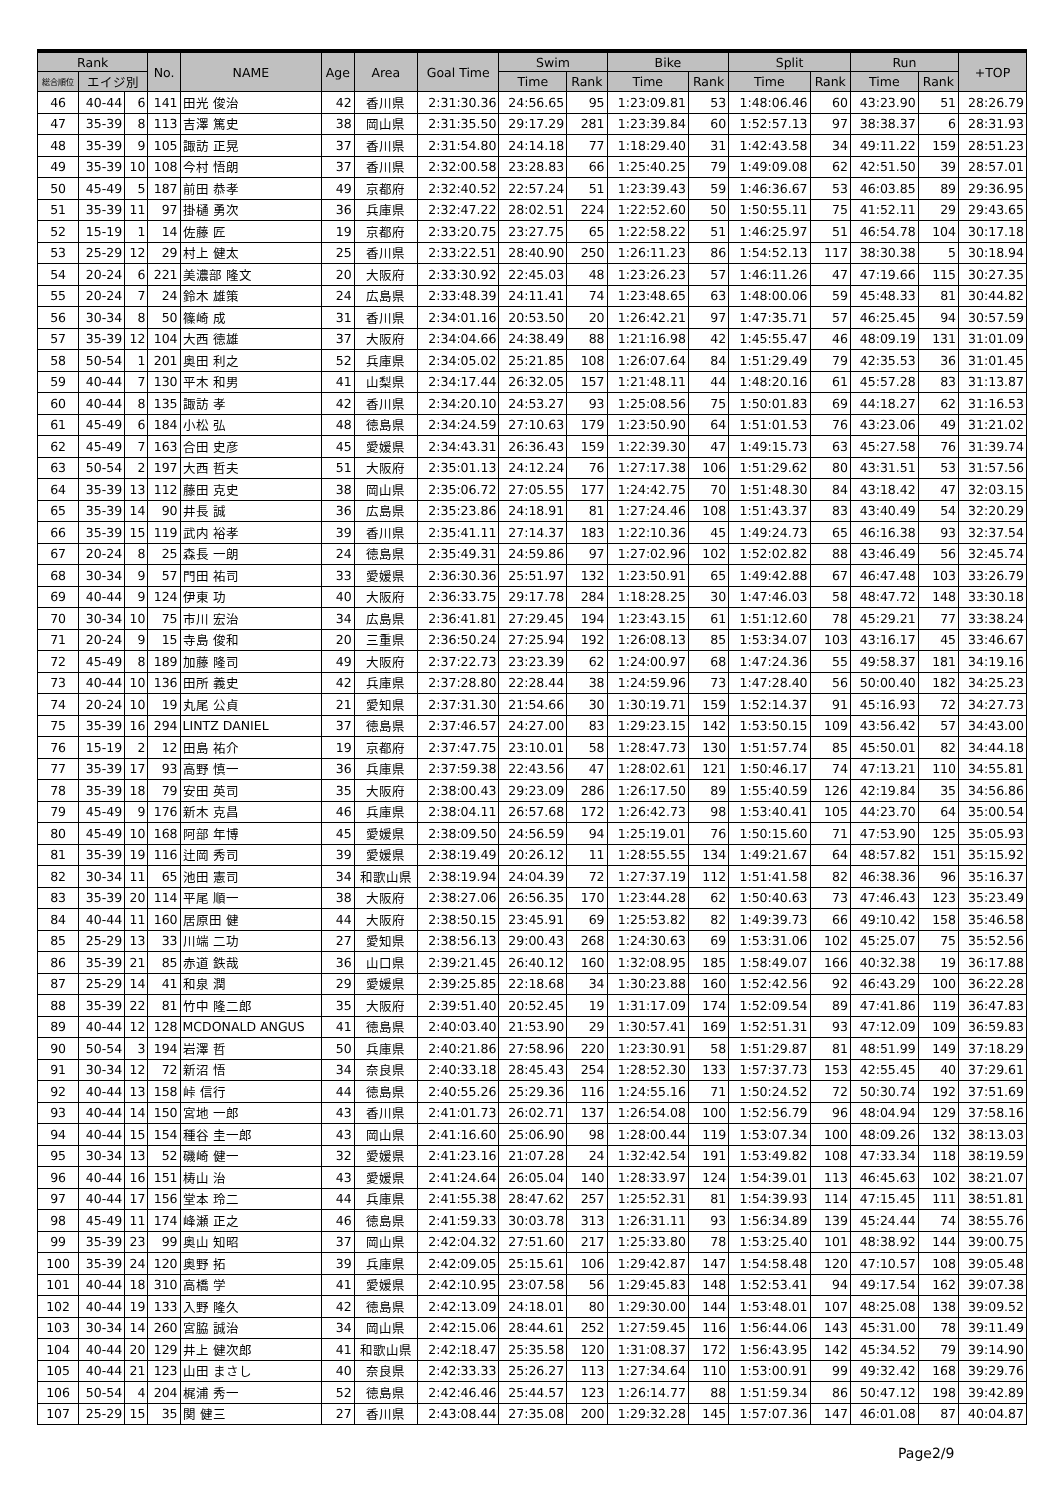| Rank | | | No. | NAME | Age | Area | Goal Time | Swim | | Bike | | Split | | Run | | +TOP |
| --- | --- | --- | --- | --- | --- | --- | --- | --- | --- | --- | --- | --- | --- | --- | --- | --- |
| 総合順位 | エイジ別 | | | | | | | Time | Rank | Time | Rank | Time | Rank | Time | Rank | |
| 46 | 40-44 | 6 | 141 | 田光 俊治 | 42 | 香川県 | 2:31:30.36 | 24:56.65 | 95 | 1:23:09.81 | 53 | 1:48:06.46 | 60 | 43:23.90 | 51 | 28:26.79 |
| 47 | 35-39 | 8 | 113 | 吉澤 篤史 | 38 | 岡山県 | 2:31:35.50 | 29:17.29 | 281 | 1:23:39.84 | 60 | 1:52:57.13 | 97 | 38:38.37 | 6 | 28:31.93 |
| 48 | 35-39 | 9 | 105 | 諏訪 正晃 | 37 | 香川県 | 2:31:54.80 | 24:14.18 | 77 | 1:18:29.40 | 31 | 1:42:43.58 | 34 | 49:11.22 | 159 | 28:51.23 |
| 49 | 35-39 | 10 | 108 | 今村 悟朗 | 37 | 香川県 | 2:32:00.58 | 23:28.83 | 66 | 1:25:40.25 | 79 | 1:49:09.08 | 62 | 42:51.50 | 39 | 28:57.01 |
| 50 | 45-49 | 5 | 187 | 前田 恭孝 | 49 | 京都府 | 2:32:40.52 | 22:57.24 | 51 | 1:23:39.43 | 59 | 1:46:36.67 | 53 | 46:03.85 | 89 | 29:36.95 |
| 51 | 35-39 | 11 | 97 | 掛樋 勇次 | 36 | 兵庫県 | 2:32:47.22 | 28:02.51 | 224 | 1:22:52.60 | 50 | 1:50:55.11 | 75 | 41:52.11 | 29 | 29:43.65 |
| 52 | 15-19 | 1 | 14 | 佐藤 匠 | 19 | 京都府 | 2:33:20.75 | 23:27.75 | 65 | 1:22:58.22 | 51 | 1:46:25.97 | 51 | 46:54.78 | 104 | 30:17.18 |
| 53 | 25-29 | 12 | 29 | 村上 健太 | 25 | 香川県 | 2:33:22.51 | 28:40.90 | 250 | 1:26:11.23 | 86 | 1:54:52.13 | 117 | 38:30.38 | 5 | 30:18.94 |
| 54 | 20-24 | 6 | 221 | 美濃部 隆文 | 20 | 大阪府 | 2:33:30.92 | 22:45.03 | 48 | 1:23:26.23 | 57 | 1:46:11.26 | 47 | 47:19.66 | 115 | 30:27.35 |
| 55 | 20-24 | 7 | 24 | 鈴木 雄策 | 24 | 広島県 | 2:33:48.39 | 24:11.41 | 74 | 1:23:48.65 | 63 | 1:48:00.06 | 59 | 45:48.33 | 81 | 30:44.82 |
| 56 | 30-34 | 8 | 50 | 篠崎 成 | 31 | 香川県 | 2:34:01.16 | 20:53.50 | 20 | 1:26:42.21 | 97 | 1:47:35.71 | 57 | 46:25.45 | 94 | 30:57.59 |
| 57 | 35-39 | 12 | 104 | 大西 徳雄 | 37 | 大阪府 | 2:34:04.66 | 24:38.49 | 88 | 1:21:16.98 | 42 | 1:45:55.47 | 46 | 48:09.19 | 131 | 31:01.09 |
| 58 | 50-54 | 1 | 201 | 奥田 利之 | 52 | 兵庫県 | 2:34:05.02 | 25:21.85 | 108 | 1:26:07.64 | 84 | 1:51:29.49 | 79 | 42:35.53 | 36 | 31:01.45 |
| 59 | 40-44 | 7 | 130 | 平木 和男 | 41 | 山梨県 | 2:34:17.44 | 26:32.05 | 157 | 1:21:48.11 | 44 | 1:48:20.16 | 61 | 45:57.28 | 83 | 31:13.87 |
| 60 | 40-44 | 8 | 135 | 諏訪 孝 | 42 | 香川県 | 2:34:20.10 | 24:53.27 | 93 | 1:25:08.56 | 75 | 1:50:01.83 | 69 | 44:18.27 | 62 | 31:16.53 |
| 61 | 45-49 | 6 | 184 | 小松 弘 | 48 | 徳島県 | 2:34:24.59 | 27:10.63 | 179 | 1:23:50.90 | 64 | 1:51:01.53 | 76 | 43:23.06 | 49 | 31:21.02 |
| 62 | 45-49 | 7 | 163 | 合田 史彦 | 45 | 愛媛県 | 2:34:43.31 | 26:36.43 | 159 | 1:22:39.30 | 47 | 1:49:15.73 | 63 | 45:27.58 | 76 | 31:39.74 |
| 63 | 50-54 | 2 | 197 | 大西 哲夫 | 51 | 大阪府 | 2:35:01.13 | 24:12.24 | 76 | 1:27:17.38 | 106 | 1:51:29.62 | 80 | 43:31.51 | 53 | 31:57.56 |
| 64 | 35-39 | 13 | 112 | 藤田 克史 | 38 | 岡山県 | 2:35:06.72 | 27:05.55 | 177 | 1:24:42.75 | 70 | 1:51:48.30 | 84 | 43:18.42 | 47 | 32:03.15 |
| 65 | 35-39 | 14 | 90 | 井長 誠 | 36 | 広島県 | 2:35:23.86 | 24:18.91 | 81 | 1:27:24.46 | 108 | 1:51:43.37 | 83 | 43:40.49 | 54 | 32:20.29 |
| 66 | 35-39 | 15 | 119 | 武内 裕孝 | 39 | 香川県 | 2:35:41.11 | 27:14.37 | 183 | 1:22:10.36 | 45 | 1:49:24.73 | 65 | 46:16.38 | 93 | 32:37.54 |
| 67 | 20-24 | 8 | 25 | 森長 一朗 | 24 | 徳島県 | 2:35:49.31 | 24:59.86 | 97 | 1:27:02.96 | 102 | 1:52:02.82 | 88 | 43:46.49 | 56 | 32:45.74 |
| 68 | 30-34 | 9 | 57 | 門田 祐司 | 33 | 愛媛県 | 2:36:30.36 | 25:51.97 | 132 | 1:23:50.91 | 65 | 1:49:42.88 | 67 | 46:47.48 | 103 | 33:26.79 |
| 69 | 40-44 | 9 | 124 | 伊東 功 | 40 | 大阪府 | 2:36:33.75 | 29:17.78 | 284 | 1:18:28.25 | 30 | 1:47:46.03 | 58 | 48:47.72 | 148 | 33:30.18 |
| 70 | 30-34 | 10 | 75 | 市川 宏治 | 34 | 広島県 | 2:36:41.81 | 27:29.45 | 194 | 1:23:43.15 | 61 | 1:51:12.60 | 78 | 45:29.21 | 77 | 33:38.24 |
| 71 | 20-24 | 9 | 15 | 寺島 俊和 | 20 | 三重県 | 2:36:50.24 | 27:25.94 | 192 | 1:26:08.13 | 85 | 1:53:34.07 | 103 | 43:16.17 | 45 | 33:46.67 |
| 72 | 45-49 | 8 | 189 | 加藤 隆司 | 49 | 大阪府 | 2:37:22.73 | 23:23.39 | 62 | 1:24:00.97 | 68 | 1:47:24.36 | 55 | 49:58.37 | 181 | 34:19.16 |
| 73 | 40-44 | 10 | 136 | 田所 義史 | 42 | 兵庫県 | 2:37:28.80 | 22:28.44 | 38 | 1:24:59.96 | 73 | 1:47:28.40 | 56 | 50:00.40 | 182 | 34:25.23 |
| 74 | 20-24 | 10 | 19 | 丸尾 公貞 | 21 | 愛知県 | 2:37:31.30 | 21:54.66 | 30 | 1:30:19.71 | 159 | 1:52:14.37 | 91 | 45:16.93 | 72 | 34:27.73 |
| 75 | 35-39 | 16 | 294 | LINTZ DANIEL | 37 | 徳島県 | 2:37:46.57 | 24:27.00 | 83 | 1:29:23.15 | 142 | 1:53:50.15 | 109 | 43:56.42 | 57 | 34:43.00 |
| 76 | 15-19 | 2 | 12 | 田島 祐介 | 19 | 京都府 | 2:37:47.75 | 23:10.01 | 58 | 1:28:47.73 | 130 | 1:51:57.74 | 85 | 45:50.01 | 82 | 34:44.18 |
| 77 | 35-39 | 17 | 93 | 高野 慎一 | 36 | 兵庫県 | 2:37:59.38 | 22:43.56 | 47 | 1:28:02.61 | 121 | 1:50:46.17 | 74 | 47:13.21 | 110 | 34:55.81 |
| 78 | 35-39 | 18 | 79 | 安田 英司 | 35 | 大阪府 | 2:38:00.43 | 29:23.09 | 286 | 1:26:17.50 | 89 | 1:55:40.59 | 126 | 42:19.84 | 35 | 34:56.86 |
| 79 | 45-49 | 9 | 176 | 新木 克昌 | 46 | 兵庫県 | 2:38:04.11 | 26:57.68 | 172 | 1:26:42.73 | 98 | 1:53:40.41 | 105 | 44:23.70 | 64 | 35:00.54 |
| 80 | 45-49 | 10 | 168 | 阿部 年博 | 45 | 愛媛県 | 2:38:09.50 | 24:56.59 | 94 | 1:25:19.01 | 76 | 1:50:15.60 | 71 | 47:53.90 | 125 | 35:05.93 |
| 81 | 35-39 | 19 | 116 | 辻岡 秀司 | 39 | 愛媛県 | 2:38:19.49 | 20:26.12 | 11 | 1:28:55.55 | 134 | 1:49:21.67 | 64 | 48:57.82 | 151 | 35:15.92 |
| 82 | 30-34 | 11 | 65 | 池田 憲司 | 34 | 和歌山県 | 2:38:19.94 | 24:04.39 | 72 | 1:27:37.19 | 112 | 1:51:41.58 | 82 | 46:38.36 | 96 | 35:16.37 |
| 83 | 35-39 | 20 | 114 | 平尾 順一 | 38 | 大阪府 | 2:38:27.06 | 26:56.35 | 170 | 1:23:44.28 | 62 | 1:50:40.63 | 73 | 47:46.43 | 123 | 35:23.49 |
| 84 | 40-44 | 11 | 160 | 居原田 健 | 44 | 大阪府 | 2:38:50.15 | 23:45.91 | 69 | 1:25:53.82 | 82 | 1:49:39.73 | 66 | 49:10.42 | 158 | 35:46.58 |
| 85 | 25-29 | 13 | 33 | 川端 二功 | 27 | 愛知県 | 2:38:56.13 | 29:00.43 | 268 | 1:24:30.63 | 69 | 1:53:31.06 | 102 | 45:25.07 | 75 | 35:52.56 |
| 86 | 35-39 | 21 | 85 | 赤道 鉄哉 | 36 | 山口県 | 2:39:21.45 | 26:40.12 | 160 | 1:32:08.95 | 185 | 1:58:49.07 | 166 | 40:32.38 | 19 | 36:17.88 |
| 87 | 25-29 | 14 | 41 | 和泉 潤 | 29 | 愛媛県 | 2:39:25.85 | 22:18.68 | 34 | 1:30:23.88 | 160 | 1:52:42.56 | 92 | 46:43.29 | 100 | 36:22.28 |
| 88 | 35-39 | 22 | 81 | 竹中 隆二郎 | 35 | 大阪府 | 2:39:51.40 | 20:52.45 | 19 | 1:31:17.09 | 174 | 1:52:09.54 | 89 | 47:41.86 | 119 | 36:47.83 |
| 89 | 40-44 | 12 | 128 | MCDONALD ANGUS | 41 | 徳島県 | 2:40:03.40 | 21:53.90 | 29 | 1:30:57.41 | 169 | 1:52:51.31 | 93 | 47:12.09 | 109 | 36:59.83 |
| 90 | 50-54 | 3 | 194 | 岩澤 哲 | 50 | 兵庫県 | 2:40:21.86 | 27:58.96 | 220 | 1:23:30.91 | 58 | 1:51:29.87 | 81 | 48:51.99 | 149 | 37:18.29 |
| 91 | 30-34 | 12 | 72 | 新沼 悟 | 34 | 奈良県 | 2:40:33.18 | 28:45.43 | 254 | 1:28:52.30 | 133 | 1:57:37.73 | 153 | 42:55.45 | 40 | 37:29.61 |
| 92 | 40-44 | 13 | 158 | 峠 信行 | 44 | 徳島県 | 2:40:55.26 | 25:29.36 | 116 | 1:24:55.16 | 71 | 1:50:24.52 | 72 | 50:30.74 | 192 | 37:51.69 |
| 93 | 40-44 | 14 | 150 | 宮地 一郎 | 43 | 香川県 | 2:41:01.73 | 26:02.71 | 137 | 1:26:54.08 | 100 | 1:52:56.79 | 96 | 48:04.94 | 129 | 37:58.16 |
| 94 | 40-44 | 15 | 154 | 種谷 圭一郎 | 43 | 岡山県 | 2:41:16.60 | 25:06.90 | 98 | 1:28:00.44 | 119 | 1:53:07.34 | 100 | 48:09.26 | 132 | 38:13.03 |
| 95 | 30-34 | 13 | 52 | 磯崎 健一 | 32 | 愛媛県 | 2:41:23.16 | 21:07.28 | 24 | 1:32:42.54 | 191 | 1:53:49.82 | 108 | 47:33.34 | 118 | 38:19.59 |
| 96 | 40-44 | 16 | 151 | 梼山 治 | 43 | 愛媛県 | 2:41:24.64 | 26:05.04 | 140 | 1:28:33.97 | 124 | 1:54:39.01 | 113 | 46:45.63 | 102 | 38:21.07 |
| 97 | 40-44 | 17 | 156 | 堂本 玲二 | 44 | 兵庫県 | 2:41:55.38 | 28:47.62 | 257 | 1:25:52.31 | 81 | 1:54:39.93 | 114 | 47:15.45 | 111 | 38:51.81 |
| 98 | 45-49 | 11 | 174 | 峰瀬 正之 | 46 | 徳島県 | 2:41:59.33 | 30:03.78 | 313 | 1:26:31.11 | 93 | 1:56:34.89 | 139 | 45:24.44 | 74 | 38:55.76 |
| 99 | 35-39 | 23 | 99 | 奥山 知昭 | 37 | 岡山県 | 2:42:04.32 | 27:51.60 | 217 | 1:25:33.80 | 78 | 1:53:25.40 | 101 | 48:38.92 | 144 | 39:00.75 |
| 100 | 35-39 | 24 | 120 | 奥野 拓 | 39 | 兵庫県 | 2:42:09.05 | 25:15.61 | 106 | 1:29:42.87 | 147 | 1:54:58.48 | 120 | 47:10.57 | 108 | 39:05.48 |
| 101 | 40-44 | 18 | 310 | 高橋 学 | 41 | 愛媛県 | 2:42:10.95 | 23:07.58 | 56 | 1:29:45.83 | 148 | 1:52:53.41 | 94 | 49:17.54 | 162 | 39:07.38 |
| 102 | 40-44 | 19 | 133 | 入野 隆久 | 42 | 徳島県 | 2:42:13.09 | 24:18.01 | 80 | 1:29:30.00 | 144 | 1:53:48.01 | 107 | 48:25.08 | 138 | 39:09.52 |
| 103 | 30-34 | 14 | 260 | 宮脇 誠治 | 34 | 岡山県 | 2:42:15.06 | 28:44.61 | 252 | 1:27:59.45 | 116 | 1:56:44.06 | 143 | 45:31.00 | 78 | 39:11.49 |
| 104 | 40-44 | 20 | 129 | 井上 健次郎 | 41 | 和歌山県 | 2:42:18.47 | 25:35.58 | 120 | 1:31:08.37 | 172 | 1:56:43.95 | 142 | 45:34.52 | 79 | 39:14.90 |
| 105 | 40-44 | 21 | 123 | 山田 まさし | 40 | 奈良県 | 2:42:33.33 | 25:26.27 | 113 | 1:27:34.64 | 110 | 1:53:00.91 | 99 | 49:32.42 | 168 | 39:29.76 |
| 106 | 50-54 | 4 | 204 | 梶浦 秀一 | 52 | 徳島県 | 2:42:46.46 | 25:44.57 | 123 | 1:26:14.77 | 88 | 1:51:59.34 | 86 | 50:47.12 | 198 | 39:42.89 |
| 107 | 25-29 | 15 | 35 | 関 健三 | 27 | 香川県 | 2:43:08.44 | 27:35.08 | 200 | 1:29:32.28 | 145 | 1:57:07.36 | 147 | 46:01.08 | 87 | 40:04.87 |
Page2/9